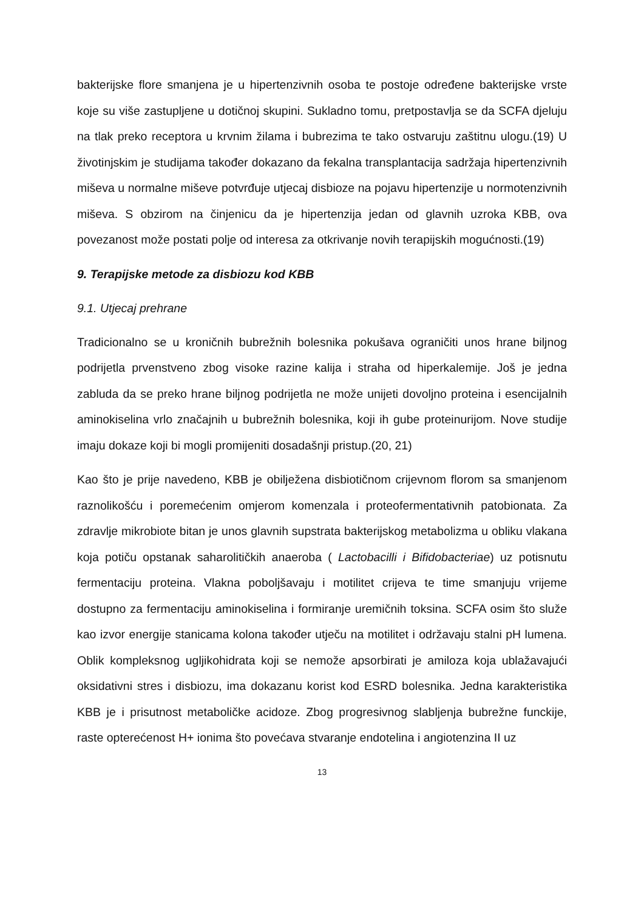bakterijske flore smanjena je u hipertenzivnih osoba te postoje određene bakterijske vrste koje su više zastupljene u dotičnoj skupini. Sukladno tomu, pretpostavlja se da SCFA djeluju na tlak preko receptora u krvnim žilama i bubrezima te tako ostvaruju zaštitnu ulogu.(19) U životinjskim je studijama također dokazano da fekalna transplantacija sadržaja hipertenzivnih miševa u normalne miševe potvrđuje utjecaj disbioze na pojavu hipertenzije u normotenzivnih miševa. S obzirom na činjenicu da je hipertenzija jedan od glavnih uzroka KBB, ova povezanost može postati polje od interesa za otkrivanje novih terapijskih mogućnosti.(19)
9. Terapijske metode za disbiozu kod KBB
9.1. Utjecaj prehrane
Tradicionalno se u kroničnih bubrežnih bolesnika pokušava ograničiti unos hrane biljnog podrijetla prvenstveno zbog visoke razine kalija i straha od hiperkalemije. Još je jedna zabluda da se preko hrane biljnog podrijetla ne može unijeti dovoljno proteina i esencijalnih aminokiselina vrlo značajnih u bubrežnih bolesnika, koji ih gube proteinurijom. Nove studije imaju dokaze koji bi mogli promijeniti dosadašnji pristup.(20, 21)
Kao što je prije navedeno, KBB je obilježena disbiotičnom crijevnom florom sa smanjenom raznolikošću i poremećenim omjerom komenzala i proteofermentativnih patobionata. Za zdravlje mikrobiote bitan je unos glavnih supstrata bakterijskog metabolizma u obliku vlakana koja potiču opstanak saharolitičkih anaeroba ( Lactobacilli i Bifidobacteriae) uz potisnutu fermentaciju proteina. Vlakna poboljšavaju i motilitet crijeva te time smanjuju vrijeme dostupno za fermentaciju aminokiselina i formiranje uremičnih toksina. SCFA osim što služe kao izvor energije stanicama kolona također utječu na motilitet i održavaju stalni pH lumena. Oblik kompleksnog ugljikohidrata koji se nemože apsorbirati je amiloza koja ublažavajući oksidativni stres i disbiozu, ima dokazanu korist kod ESRD bolesnika. Jedna karakteristika KBB je i prisutnost metaboličke acidoze. Zbog progresivnog slabljenja bubrežne funckije, raste opterećenost H+ ionima što povećava stvaranje endotelina i angiotenzina II uz
13